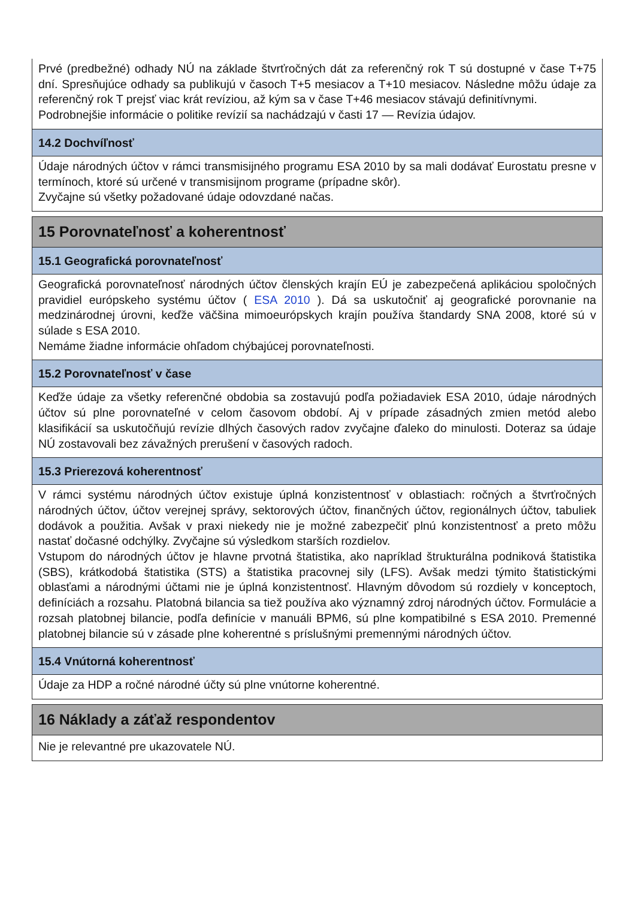Prvé (predbežné) odhady NÚ na základe štvrťročných dát za referenčný rok T sú dostupné v čase T+75 dní. Spresňujúce odhady sa publikujú v časoch T+5 mesiacov a T+10 mesiacov. Následne môžu údaje za referenčný rok T prejsť viac krát revíziou, až kým sa v čase T+46 mesiacov stávajú definitívnymi.
Podrobnejšie informácie o politike revízií sa nachádzajú v časti 17 — Revízia údajov.
14.2 Dochvíľnosť
Údaje národných účtov v rámci transmisijného programu ESA 2010 by sa mali dodávať Eurostatu presne v termínoch, ktoré sú určené v transmisijnom programe (prípadne skôr).
Zvyčajne sú všetky požadované údaje odovzdané načas.
15 Porovnateľnosť a koherentnosť
15.1 Geografická porovnateľnosť
Geografická porovnateľnosť národných účtov členských krajín EÚ je zabezpečená aplikáciou spoločných pravidiel európskeho systému účtov ( ESA 2010 ). Dá sa uskutočniť aj geografické porovnanie na medzinárodnej úrovni, keďže väčšina mimoeurópskych krajín používa štandardy SNA 2008, ktoré sú v súlade s ESA 2010.
Nemáme žiadne informácie ohľadom chýbajúcej porovnateľnosti.
15.2 Porovnateľnosť v čase
Keďže údaje za všetky referenčné obdobia sa zostavujú podľa požiadaviek ESA 2010, údaje národných účtov sú plne porovnateľné v celom časovom období. Aj v prípade zásadných zmien metód alebo klasifikácií sa uskutočňujú revízie dlhých časových radov zvyčajne ďaleko do minulosti. Doteraz sa údaje NÚ zostavovali bez závažných prerušení v časových radoch.
15.3 Prierezová koherentnosť
V rámci systému národných účtov existuje úplná konzistentnosť v oblastiach: ročných a štvrťročných národných účtov, účtov verejnej správy, sektorových účtov, finančných účtov, regionálnych účtov, tabuliek dodávok a použitia. Avšak v praxi niekedy nie je možné zabezpečiť plnú konzistentnosť a preto môžu nastať dočasné odchýlky. Zvyčajne sú výsledkom starších rozdielov.
Vstupom do národných účtov je hlavne prvotná štatistika, ako napríklad štrukturálna podniková štatistika (SBS), krátkodobá štatistika (STS) a štatistika pracovnej sily (LFS). Avšak medzi týmito štatistickými oblasťami a národnými účtami nie je úplná konzistentnosť. Hlavným dôvodom sú rozdiely v konceptoch, definíciách a rozsahu. Platobná bilancia sa tiež používa ako významný zdroj národných účtov. Formulácie a rozsah platobnej bilancie, podľa definície v manuáli BPM6, sú plne kompatibilné s ESA 2010. Premenné platobnej bilancie sú v zásade plne koherentné s príslušnými premennými národných účtov.
15.4 Vnútorná koherentnosť
Údaje za HDP a ročné národné účty sú plne vnútorne koherentné.
16 Náklady a záťaž respondentov
Nie je relevantné pre ukazovatele NÚ.